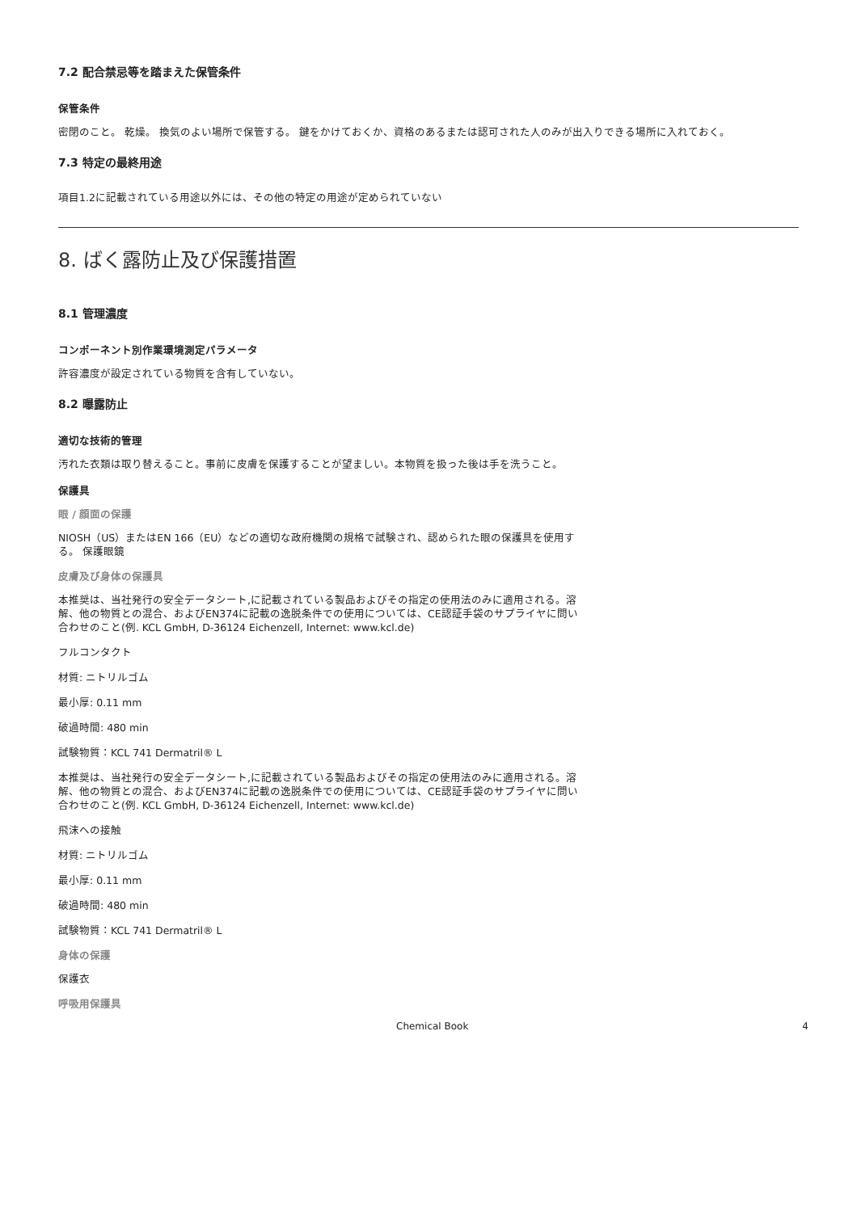7.2 配合禁忌等を踏まえた保管条件
保管条件
密閉のこと。 乾燥。 換気のよい場所で保管する。 鍵をかけておくか、資格のあるまたは認可された人のみが出入りできる場所に入れておく。
7.3 特定の最終用途
項目1.2に記載されている用途以外には、その他の特定の用途が定められていない
8. ばく露防止及び保護措置
8.1 管理濃度
コンポーネント別作業環境測定パラメータ
許容濃度が設定されている物質を含有していない。
8.2 曝露防止
適切な技術的管理
汚れた衣類は取り替えること。事前に皮膚を保護することが望ましい。本物質を扱った後は手を洗うこと。
保護具
眼 / 顔面の保護
NIOSH（US）またはEN 166（EU）などの適切な政府機関の規格で試験され、認められた眼の保護具を使用する。 保護眼鏡
皮膚及び身体の保護具
本推奨は、当社発行の安全データシート,に記載されている製品およびその指定の使用法のみに適用される。溶解、他の物質との混合、およびEN374に記載の逸脱条件での使用については、CE認証手袋のサプライヤに問い合わせのこと(例. KCL GmbH, D-36124 Eichenzell, Internet: www.kcl.de)
フルコンタクト
材質: ニトリルゴム
最小厚: 0.11 mm
破過時間: 480 min
試験物質：KCL 741 Dermatril® L
本推奨は、当社発行の安全データシート,に記載されている製品およびその指定の使用法のみに適用される。溶解、他の物質との混合、およびEN374に記載の逸脱条件での使用については、CE認証手袋のサプライヤに問い合わせのこと(例. KCL GmbH, D-36124 Eichenzell, Internet: www.kcl.de)
飛沫への接触
材質: ニトリルゴム
最小厚: 0.11 mm
破過時間: 480 min
試験物質：KCL 741 Dermatril® L
身体の保護
保護衣
呼吸用保護具
Chemical Book 4